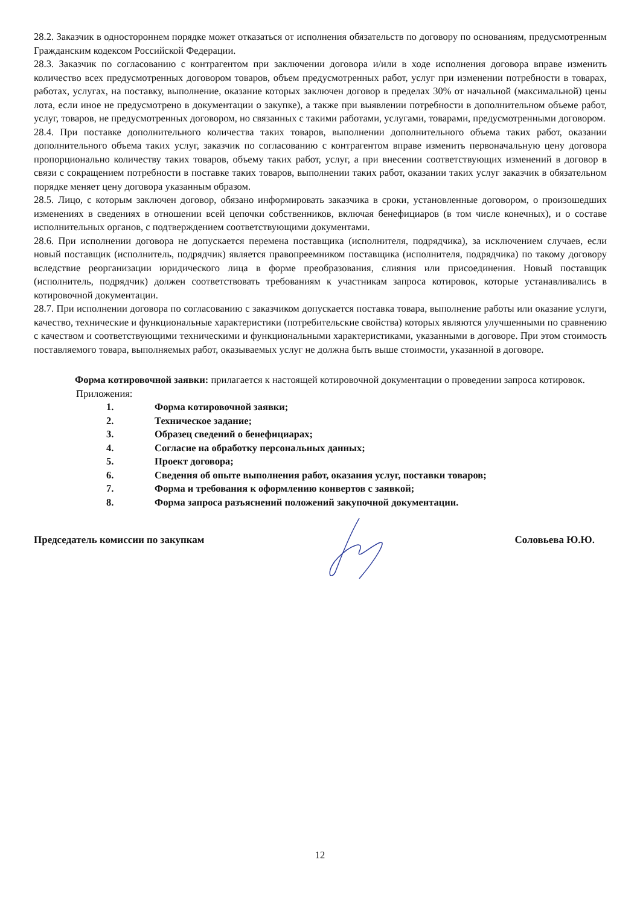28.2. Заказчик в одностороннем порядке может отказаться от исполнения обязательств по договору по основаниям, предусмотренным Гражданским кодексом Российской Федерации.
28.3. Заказчик по согласованию с контрагентом при заключении договора и/или в ходе исполнения договора вправе изменить количество всех предусмотренных договором товаров, объем предусмотренных работ, услуг при изменении потребности в товарах, работах, услугах, на поставку, выполнение, оказание которых заключен договор в пределах 30% от начальной (максимальной) цены лота, если иное не предусмотрено в документации о закупке), а также при выявлении потребности в дополнительном объеме работ, услуг, товаров, не предусмотренных договором, но связанных с такими работами, услугами, товарами, предусмотренными договором.
28.4. При поставке дополнительного количества таких товаров, выполнении дополнительного объема таких работ, оказании дополнительного объема таких услуг, заказчик по согласованию с контрагентом вправе изменить первоначальную цену договора пропорционально количеству таких товаров, объему таких работ, услуг, а при внесении соответствующих изменений в договор в связи с сокращением потребности в поставке таких товаров, выполнении таких работ, оказании таких услуг заказчик в обязательном порядке меняет цену договора указанным образом.
28.5. Лицо, с которым заключен договор, обязано информировать заказчика в сроки, установленные договором, о произошедших изменениях в сведениях в отношении всей цепочки собственников, включая бенефициаров (в том числе конечных), и о составе исполнительных органов, с подтверждением соответствующими документами.
28.6. При исполнении договора не допускается перемена поставщика (исполнителя, подрядчика), за исключением случаев, если новый поставщик (исполнитель, подрядчик) является правопреемником поставщика (исполнителя, подрядчика) по такому договору вследствие реорганизации юридического лица в форме преобразования, слияния или присоединения. Новый поставщик (исполнитель, подрядчик) должен соответствовать требованиям к участникам запроса котировок, которые устанавливались в котировочной документации.
28.7. При исполнении договора по согласованию с заказчиком допускается поставка товара, выполнение работы или оказание услуги, качество, технические и функциональные характеристики (потребительские свойства) которых являются улучшенными по сравнению с качеством и соответствующими техническими и функциональными характеристиками, указанными в договоре. При этом стоимость поставляемого товара, выполняемых работ, оказываемых услуг не должна быть выше стоимости, указанной в договоре.
Форма котировочной заявки: прилагается к настоящей котировочной документации о проведении запроса котировок.
Приложения:
1. Форма котировочной заявки;
2. Техническое задание;
3. Образец сведений о бенефициарах;
4. Согласие на обработку персональных данных;
5. Проект договора;
6. Сведения об опыте выполнения работ, оказания услуг, поставки товаров;
7. Форма и требования к оформлению конвертов с заявкой;
8. Форма запроса разъяснений положений закупочной документации.
Председатель комиссии по закупкам Соловьева Ю.Ю.
12